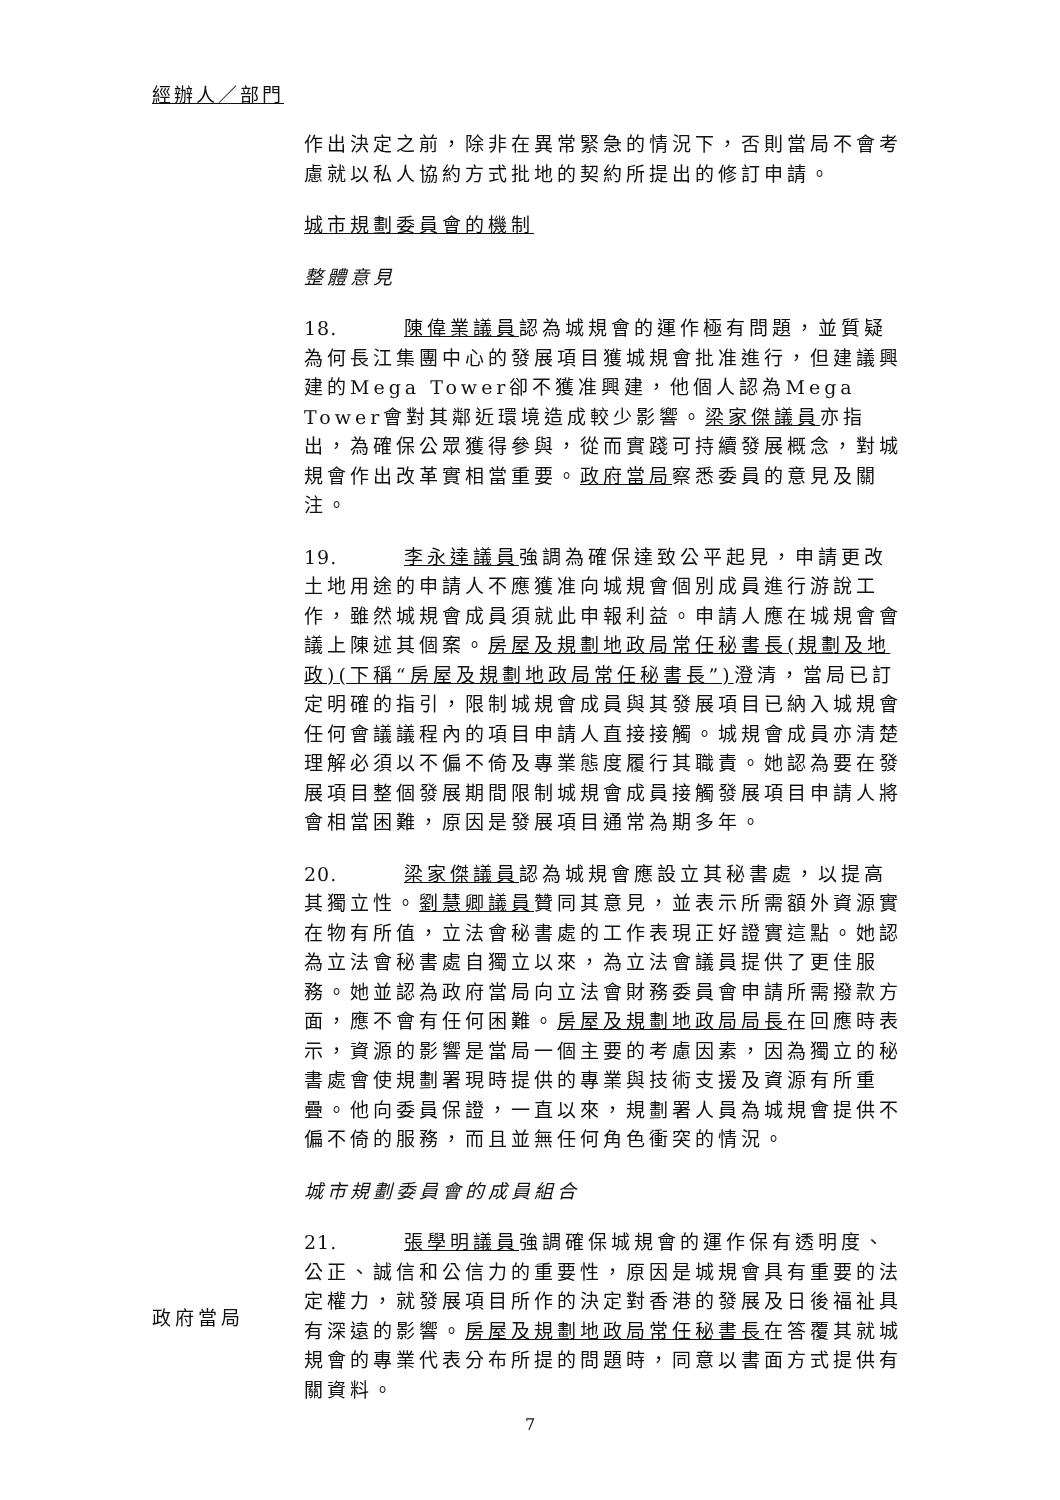經辦人／部門
作出決定之前，除非在異常緊急的情況下，否則當局不會考慮就以私人協約方式批地的契約所提出的修訂申請。
城市規劃委員會的機制
整體意見
18. 陳偉業議員認為城規會的運作極有問題，並質疑為何長江集團中心的發展項目獲城規會批准進行，但建議興建的Mega Tower卻不獲准興建，他個人認為Mega Tower會對其鄰近環境造成較少影響。梁家傑議員亦指出，為確保公眾獲得參與，從而實踐可持續發展概念，對城規會作出改革實相當重要。政府當局察悉委員的意見及關注。
19. 李永達議員強調為確保達致公平起見，申請更改土地用途的申請人不應獲准向城規會個別成員進行游說工作，雖然城規會成員須就此申報利益。申請人應在城規會會議上陳述其個案。房屋及規劃地政局常任秘書長(規劃及地政)(下稱“房屋及規劃地政局常任秘書長”) 澄清，當局已訂定明確的指引，限制城規會成員與其發展項目已納入城規會任何會議議程內的項目申請人直接接觸。城規會成員亦清楚理解必須以不偏不倚及專業態度履行其職責。她認為要在發展項目整個發展期間限制城規會成員接觸發展項目申請人將會相當困難，原因是發展項目通常為期多年。
20. 梁家傑議員認為城規會應設立其秘書處，以提高其獨立性。劉慧卿議員贊同其意見，並表示所需額外資源實在物有所值，立法會秘書處的工作表現正好證實這點。她認為立法會秘書處自獨立以來，為立法會議員提供了更佳服務。她並認為政府當局向立法會財務委員會申請所需撥款方面，應不會有任何困難。房屋及規劃地政局局長在回應時表示，資源的影響是當局一個主要的考慮因素，因為獨立的秘書處會使規劃署現時提供的專業與技術支援及資源有所重疊。他向委員保證，一直以來，規劃署人員為城規會提供不偏不倚的服務，而且並無任何角色衝突的情況。
城市規劃委員會的成員組合
21. 張學明議員強調確保城規會的運作保有透明度、公正、誠信和公信力的重要性，原因是城規會具有重要的法定權力，就發展項目所作的決定對香港的發展及日後福祉具有深遠的影響。房屋及規劃地政局常任秘書長在答覆其就城規會的專業代表分布所提的問題時，同意以書面方式提供有關資料。
政府當局
7